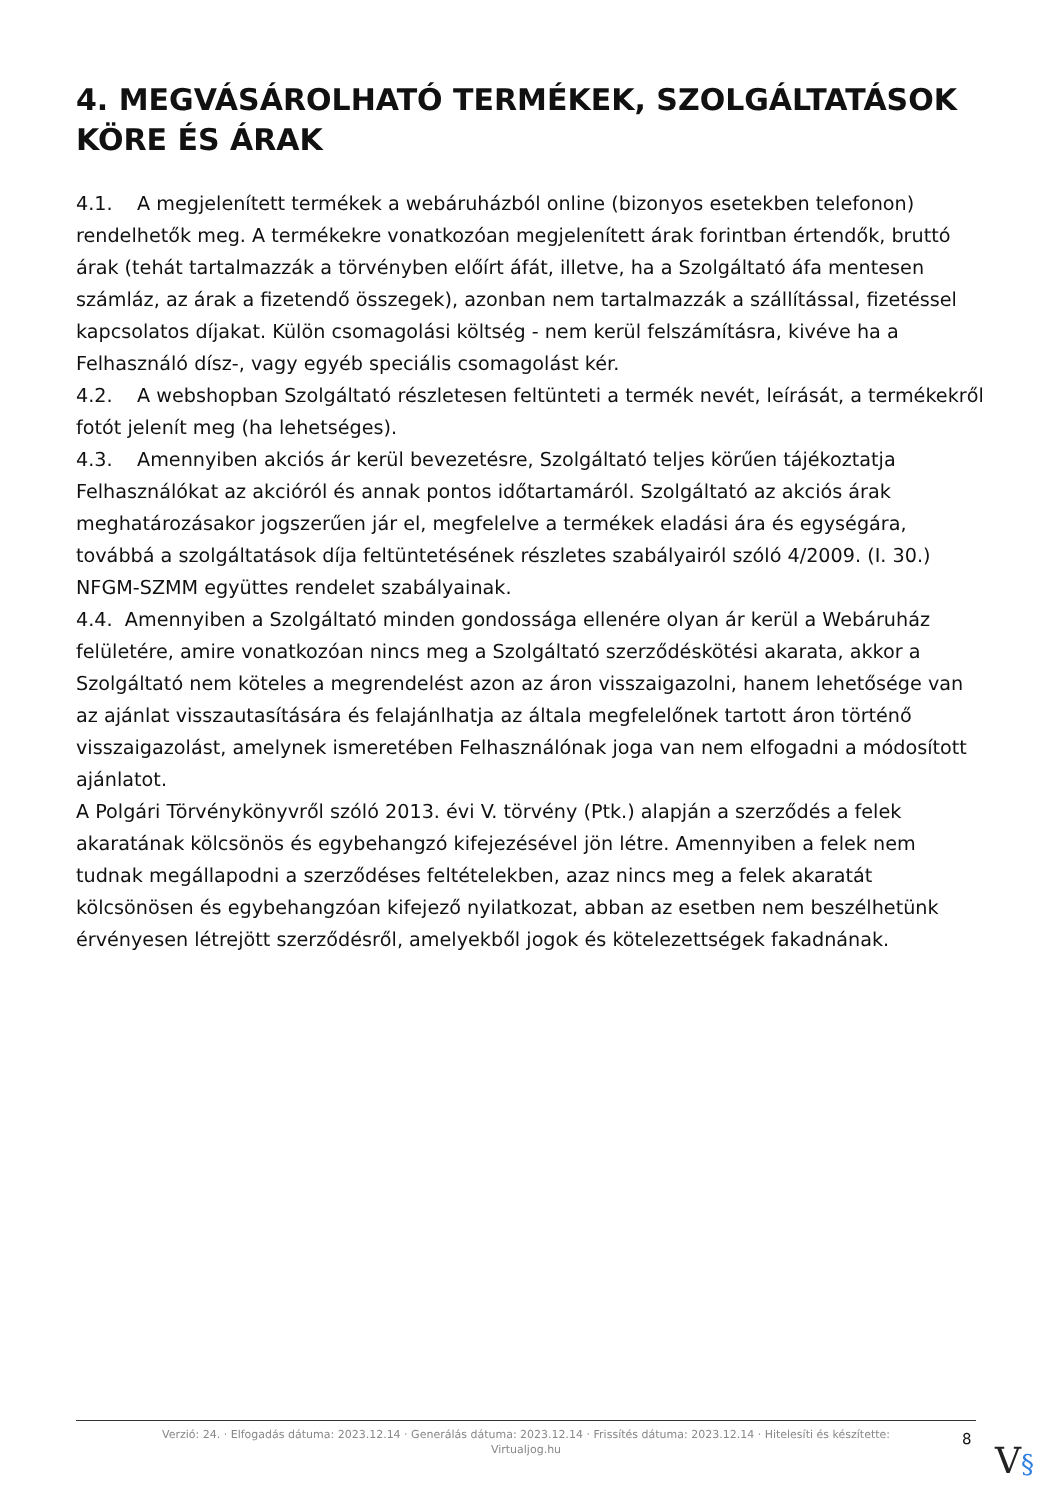4. MEGVÁSÁROLHATÓ TERMÉKEK, SZOLGÁLTATÁSOK KÖRE ÉS ÁRAK
4.1. A megjelenített termékek a webáruházból online (bizonyos esetekben telefonon) rendelhetők meg. A termékekre vonatkozóan megjelenített árak forintban értendők, bruttó árak (tehát tartalmazzák a törvényben előírt áfát, illetve, ha a Szolgáltató áfa mentesen számláz, az árak a fizetendő összegek), azonban nem tartalmazzák a szállítással, fizetéssel kapcsolatos díjakat. Külön csomagolási költség - nem kerül felszámításra, kivéve ha a Felhasználó dísz-, vagy egyéb speciális csomagolást kér.
4.2. A webshopban Szolgáltató részletesen feltünteti a termék nevét, leírását, a termékekről fotót jelenít meg (ha lehetséges).
4.3. Amennyiben akciós ár kerül bevezetésre, Szolgáltató teljes körűen tájékoztatja Felhasználókat az akcióról és annak pontos időtartamáról. Szolgáltató az akciós árak meghatározásakor jogszerűen jár el, megfelelve a termékek eladási ára és egységára, továbbá a szolgáltatások díja feltüntetésének részletes szabályairól szóló 4/2009. (I. 30.) NFGM-SZMM együttes rendelet szabályainak.
4.4. Amennyiben a Szolgáltató minden gondossága ellenére olyan ár kerül a Webáruház felületére, amire vonatkozóan nincs meg a Szolgáltató szerződéskötési akarata, akkor a Szolgáltató nem köteles a megrendelést azon az áron visszaigazolni, hanem lehetősége van az ajánlat visszautasítására és felajánlhatja az általa megfelelőnek tartott áron történő visszaigazolást, amelynek ismeretében Felhasználónak joga van nem elfogadni a módosított ajánlatot.
A Polgári Törvénykönyvről szóló 2013. évi V. törvény (Ptk.) alapján a szerződés a felek akaratának kölcsönös és egybehangzó kifejezésével jön létre. Amennyiben a felek nem tudnak megállapodni a szerződéses feltételekben, azaz nincs meg a felek akaratát kölcsönösen és egybehangzóan kifejező nyilatkozat, abban az esetben nem beszélhetünk érvényesen létrejött szerződésről, amelyekből jogok és kötelezettségek fakadnának.
Verzió: 24. · Elfogadás dátuma: 2023.12.14 · Generálás dátuma: 2023.12.14 · Frissítés dátuma: 2023.12.14 · Hitelesíti és készítette:
Virtualjog.hu
8
V§